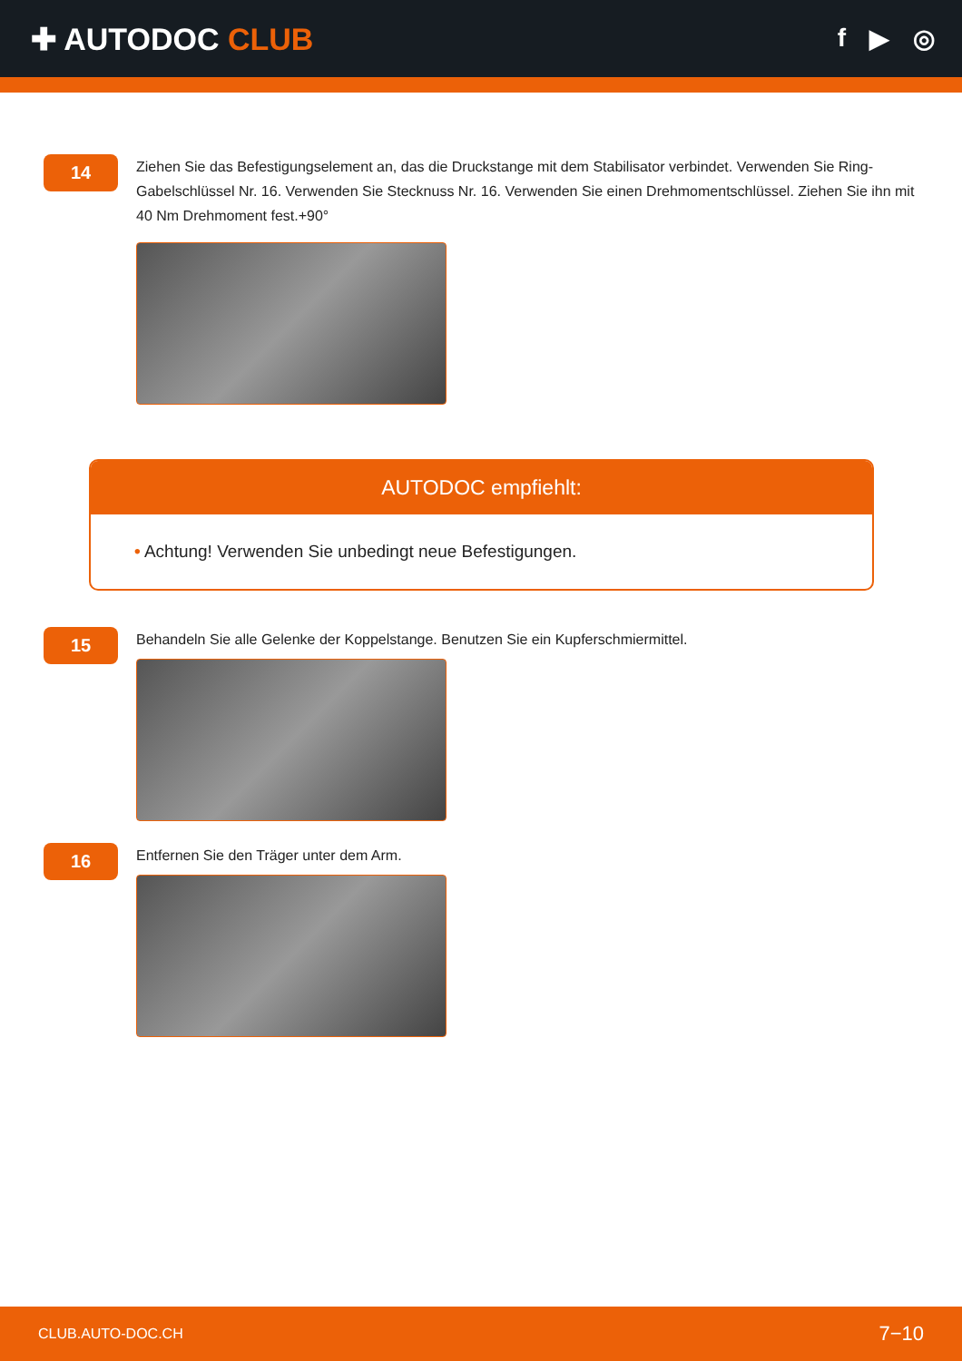✚ AUTODOC CLUB
f ▶ ◎
14
Ziehen Sie das Befestigungselement an, das die Druckstange mit dem Stabilisator verbindet. Verwenden Sie Ring-Gabelschlüssel Nr. 16. Verwenden Sie Stecknuss Nr. 16. Verwenden Sie einen Drehmomentschlüssel. Ziehen Sie ihn mit 40 Nm Drehmoment fest.+90°
AUTODOC empfiehlt:
• Achtung! Verwenden Sie unbedingt neue Befestigungen.
15
Behandeln Sie alle Gelenke der Koppelstange. Benutzen Sie ein Kupferschmiermittel.
16
Entfernen Sie den Träger unter dem Arm.
CLUB.AUTO-DOC.CH 7−10